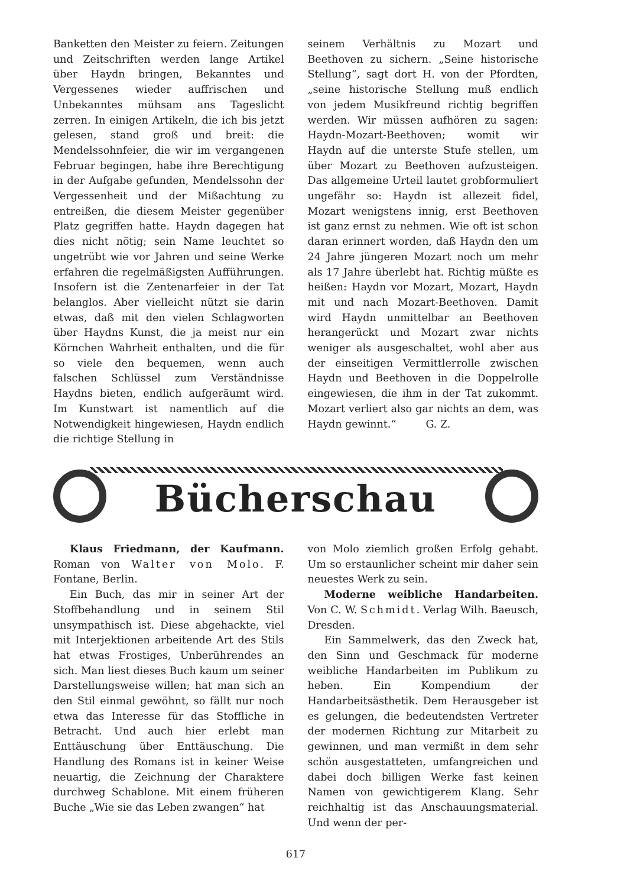Banketten den Meister zu feiern. Zeitungen und Zeitschriften werden lange Artikel über Haydn bringen, Bekanntes und Vergessenes wieder auffrischen und Unbekanntes mühsam ans Tageslicht zerren. In einigen Artikeln, die ich bis jetzt gelesen, stand groß und breit: die Mendelssohnfeier, die wir im vergangenen Februar begingen, habe ihre Berechtigung in der Aufgabe gefunden, Mendelssohn der Vergessenheit und der Mißachtung zu entreißen, die diesem Meister gegenüber Platz gegriffen hatte. Haydn dagegen hat dies nicht nötig; sein Name leuchtet so ungetrübt wie vor Jahren und seine Werke erfahren die regelmäßigsten Aufführungen. Insofern ist die Zentenarfeier in der Tat belanglos. Aber vielleicht nützt sie darin etwas, daß mit den vielen Schlagworten über Haydns Kunst, die ja meist nur ein Körnchen Wahrheit enthalten, und die für so viele den bequemen, wenn auch falschen Schlüssel zum Verständnisse Haydns bieten, endlich aufgeräumt wird. Im Kunstwart ist namentlich auf die Notwendigkeit hingewiesen, Haydn endlich die richtige Stellung in
seinem Verhältnis zu Mozart und Beethoven zu sichern. „Seine historische Stellung“, sagt dort H. von der Pfordten, „seine historische Stellung muß endlich von jedem Musikfreund richtig begriffen werden. Wir müssen aufhören zu sagen: Haydn-Mozart-Beethoven; womit wir Haydn auf die unterste Stufe stellen, um über Mozart zu Beethoven aufzusteigen. Das allgemeine Urteil lautet grobformuliert ungefähr so: Haydn ist allezeit fidel, Mozart wenigstens innig, erst Beethoven ist ganz ernst zu nehmen. Wie oft ist schon daran erinnert worden, daß Haydn den um 24 Jahre jüngeren Mozart noch um mehr als 17 Jahre überlebt hat. Richtig müßte es heißen: Haydn vor Mozart, Mozart, Haydn mit und nach Mozart-Beethoven. Damit wird Haydn unmittelbar an Beethoven herangerückt und Mozart zwar nichts weniger als ausgeschaltet, wohl aber aus der einseitigen Vermittlerrolle zwischen Haydn und Beethoven in die Doppelrolle eingewiesen, die ihm in der Tat zukommt. Mozart verliert also gar nichts an dem, was Haydn gewinnt.“ G. Z.
Bücherschau
Klaus Friedmann, der Kaufmann. Roman von Walter von Molo. F. Fontane, Berlin.
Ein Buch, das mir in seiner Art der Stoffbehandlung und in seinem Stil unsympathisch ist. Diese abgehackte, viel mit Interjektionen arbeitende Art des Stils hat etwas Frostiges, Unberührendes an sich. Man liest dieses Buch kaum um seiner Darstellungsweise willen; hat man sich an den Stil einmal gewöhnt, so fällt nur noch etwa das Interesse für das Stoffliche in Betracht. Und auch hier erlebt man Enttäuschung über Enttäuschung. Die Handlung des Romans ist in keiner Weise neuartig, die Zeichnung der Charaktere durchweg Schablone. Mit einem früheren Buche „Wie sie das Leben zwangen“ hat
von Molo ziemlich großen Erfolg gehabt. Um so erstaunlicher scheint mir daher sein neuestes Werk zu sein.
Moderne weibliche Handarbeiten. Von C. W. Schmidt. Verlag Wilh. Baeusch, Dresden.
Ein Sammelwerk, das den Zweck hat, den Sinn und Geschmack für moderne weibliche Handarbeiten im Publikum zu heben. Ein Kompendium der Handarbeitsästhetik. Dem Herausgeber ist es gelungen, die bedeutendsten Vertreter der modernen Richtung zur Mitarbeit zu gewinnen, und man vermißt in dem sehr schön ausgestatteten, umfangreichen und dabei doch billigen Werke fast keinen Namen von gewichtigerem Klang. Sehr reichhaltig ist das Anschauungsmaterial. Und wenn der per-
617